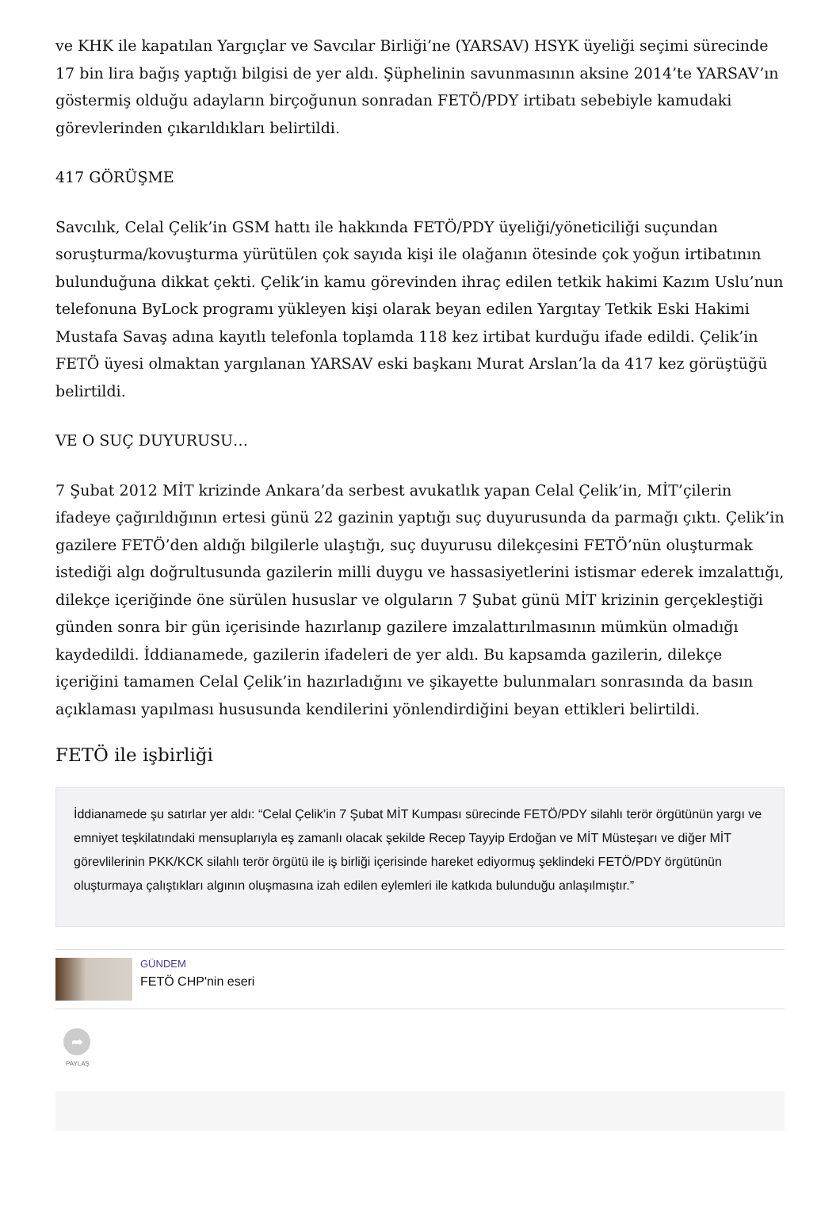ve KHK ile kapatılan Yargıçlar ve Savcılar Birliği’ne (YARSAV) HSYK üyeliği seçimi sürecinde 17 bin lira bağış yaptığı bilgisi de yer aldı. Şüphelinin savunmasının aksine 2014’te YARSAV’ın göstermiş olduğu adayların birçoğunun sonradan FETÖ/PDY irtibatı sebebiyle kamudaki görevlerinden çıkarıldıkları belirtildi.
417 GÖRÜŞME
Savcılık, Celal Çelik’in GSM hattı ile hakkında FETÖ/PDY üyeliği/yöneticiliği suçundan soruşturma/kovuşturma yürütülen çok sayıda kişi ile olağanın ötesinde çok yoğun irtibatının bulunduğuna dikkat çekti. Çelik’in kamu görevinden ihraç edilen tetkik hakimi Kazım Uslu’nun telefonuna ByLock programı yükleyen kişi olarak beyan edilen Yargıtay Tetkik Eski Hakimi Mustafa Savaş adına kayıtlı telefonla toplamda 118 kez irtibat kurduğu ifade edildi. Çelik’in FETÖ üyesi olmaktan yargılanan YARSAV eski başkanı Murat Arslan’la da 417 kez görüştüğü belirtildi.
VE O SUÇ DUYURUSU…
7 Şubat 2012 MİT krizinde Ankara’da serbest avukatlık yapan Celal Çelik’in, MİT’çilerin ifadeye çağırıldığının ertesi günü 22 gazinin yaptığı suç duyurusunda da parmağı çıktı. Çelik’in gazilere FETÖ’den aldığı bilgilerle ulaştığı, suç duyurusu dilekçesini FETÖ’nün oluşturmak istediği algı doğrultusunda gazilerin milli duygu ve hassasiyetlerini istismar ederek imzalattığı, dilekçe içeriğinde öne sürülen hususlar ve olguların 7 Şubat günü MİT krizinin gerçekleştiği günden sonra bir gün içerisinde hazırlanıp gazilere imzalattırılmasının mümkün olmadığı kaydedildi. İddianamede, gazilerin ifadeleri de yer aldı. Bu kapsamda gazilerin, dilekçe içeriğini tamamen Celal Çelik’in hazırladığını ve şikayette bulunmaları sonrasında da basın açıklaması yapılması hususunda kendilerini yönlendirdiğini beyan ettikleri belirtildi.
FETÖ ile işbirliği
İddianamede şu satırlar yer aldı: “Celal Çelik’in 7 Şubat MİT Kumpası sürecinde FETÖ/PDY silahlı terör örgütünün yargı ve emniyet teşkilatındaki mensuplarıyla eş zamanlı olacak şekilde Recep Tayyip Erdoğan ve MİT Müsteşarı ve diğer MİT görevlilerinin PKK/KCK silahlı terör örgütü ile iş birliği içerisinde hareket ediyormuş şeklindeki FETÖ/PDY örgütünün oluşturmaya çalıştıkları algının oluşmasına izah edilen eylemleri ile katkıda bulunduğu anlaşılmıştır.”
GÜNDEM
FETÖ CHP'nin eseri
➦
PAYLAŞ